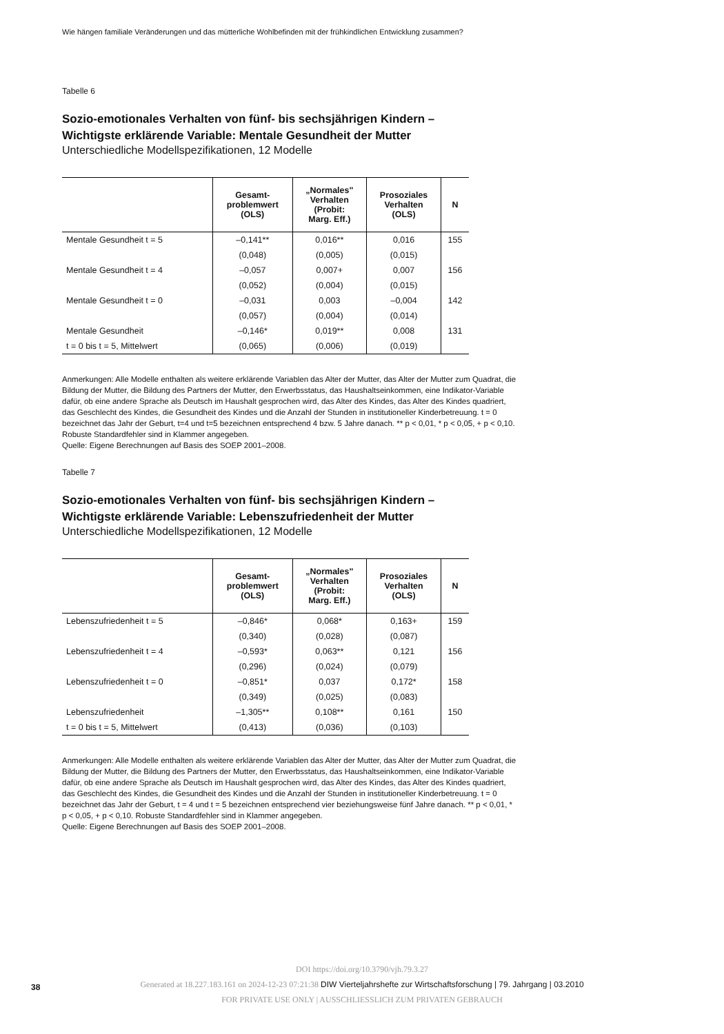Wie hängen familiale Veränderungen und das mütterliche Wohlbefinden mit der frühkindlichen Entwicklung zusammen?
Tabelle 6
Sozio-emotionales Verhalten von fünf- bis sechsjährigen Kindern –
Wichtigste erklärende Variable: Mentale Gesundheit der Mutter
Unterschiedliche Modellspezifikationen, 12 Modelle
| | Gesamt- problemwert (OLS) | „Normales" Verhalten (Probit: Marg. Eff.) | Prosoziales Verhalten (OLS) | N |
| --- | --- | --- | --- | --- |
| Mentale Gesundheit t = 5 | –0,141** | 0,016** | 0,016 | 155 |
| | (0,048) | (0,005) | (0,015) | |
| Mentale Gesundheit t = 4 | –0,057 | 0,007+ | 0,007 | 156 |
| | (0,052) | (0,004) | (0,015) | |
| Mentale Gesundheit t = 0 | –0,031 | 0,003 | –0,004 | 142 |
| | (0,057) | (0,004) | (0,014) | |
| Mentale Gesundheit | –0,146* | 0,019** | 0,008 | 131 |
| t = 0 bis t = 5, Mittelwert | (0,065) | (0,006) | (0,019) | |
Anmerkungen: Alle Modelle enthalten als weitere erklärende Variablen das Alter der Mutter, das Alter der Mutter zum Quadrat, die Bildung der Mutter, die Bildung des Partners der Mutter, den Erwerbsstatus, das Haushaltseinkommen, eine Indikator-Variable dafür, ob eine andere Sprache als Deutsch im Haushalt gesprochen wird, das Alter des Kindes, das Alter des Kindes quadriert, das Geschlecht des Kindes, die Gesundheit des Kindes und die Anzahl der Stunden in institutioneller Kinderbetreuung. t = 0 bezeichnet das Jahr der Geburt, t=4 und t=5 bezeichnen entsprechend 4 bzw. 5 Jahre danach. ** p < 0,01, * p < 0,05, + p < 0,10. Robuste Standardfehler sind in Klammer angegeben.
Quelle: Eigene Berechnungen auf Basis des SOEP 2001–2008.
Tabelle 7
Sozio-emotionales Verhalten von fünf- bis sechsjährigen Kindern –
Wichtigste erklärende Variable: Lebenszufriedenheit der Mutter
Unterschiedliche Modellspezifikationen, 12 Modelle
| | Gesamt- problemwert (OLS) | „Normales" Verhalten (Probit: Marg. Eff.) | Prosoziales Verhalten (OLS) | N |
| --- | --- | --- | --- | --- |
| Lebenszufriedenheit t = 5 | –0,846* | 0,068* | 0,163+ | 159 |
| | (0,340) | (0,028) | (0,087) | |
| Lebenszufriedenheit t = 4 | –0,593* | 0,063** | 0,121 | 156 |
| | (0,296) | (0,024) | (0,079) | |
| Lebenszufriedenheit t = 0 | –0,851* | 0,037 | 0,172* | 158 |
| | (0,349) | (0,025) | (0,083) | |
| Lebenszufriedenheit | –1,305** | 0,108** | 0,161 | 150 |
| t = 0 bis t = 5, Mittelwert | (0,413) | (0,036) | (0,103) | |
Anmerkungen: Alle Modelle enthalten als weitere erklärende Variablen das Alter der Mutter, das Alter der Mutter zum Quadrat, die Bildung der Mutter, die Bildung des Partners der Mutter, den Erwerbsstatus, das Haushaltseinkommen, eine Indikator-Variable dafür, ob eine andere Sprache als Deutsch im Haushalt gesprochen wird, das Alter des Kindes, das Alter des Kindes quadriert, das Geschlecht des Kindes, die Gesundheit des Kindes und die Anzahl der Stunden in institutioneller Kinderbetreuung. t = 0 bezeichnet das Jahr der Geburt, t = 4 und t = 5 bezeichnen entsprechend vier beziehungsweise fünf Jahre danach. ** p < 0,01, * p < 0,05, + p < 0,10. Robuste Standardfehler sind in Klammer angegeben.
Quelle: Eigene Berechnungen auf Basis des SOEP 2001–2008.
38
DOI https://doi.org/10.3790/vjh.79.3.27
Generated at 18.227.183.161 on 2024-12-23 07:21:38 DIW Vierteljahrshefte zur Wirtschaftsforschung | 79. Jahrgang | 03.2010
FOR PRIVATE USE ONLY | AUSSCHLIESSLICH ZUM PRIVATEN GEBRAUCH